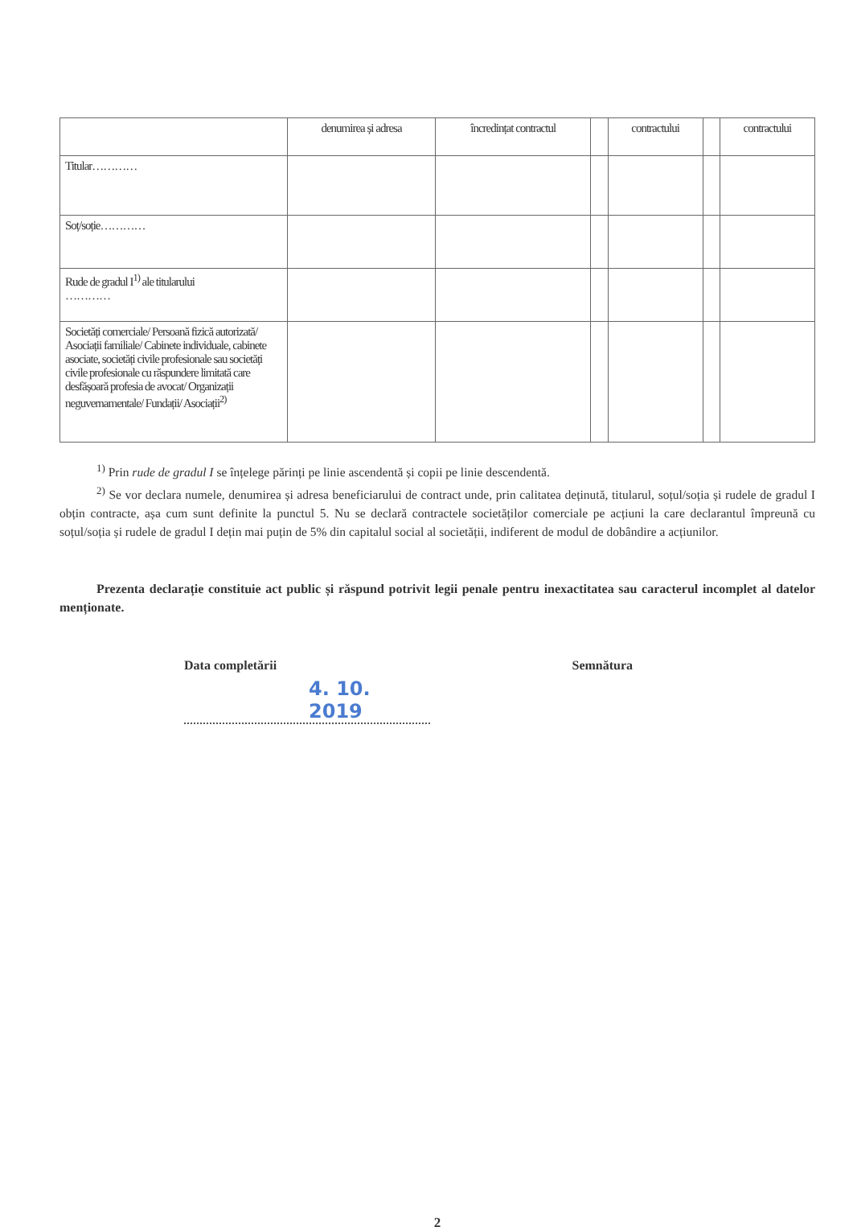| | denumirea și adresa | încredințat contractul | | contractului | | contractului |
| --- | --- | --- | --- | --- | --- | --- |
| Titular………… | | | | | | |
| Soț/soție………… | | | | | | |
| Rude de gradul I<sup>1)</sup> ale titularului ………… | | | | | | |
| Societăți comerciale/ Persoană fizică autorizată/ Asociații familiale/ Cabinete individuale, cabinete asociate, societăți civile profesionale sau societăți civile profesionale cu răspundere limitată care desfășoară profesia de avocat/ Organizații neguvernamentale/ Fundații/ Asociații<sup>2)</sup> | | | | | | |
<sup>1)</sup> Prin rude de gradul I se înțelege părinți pe linie ascendentă și copii pe linie descendentă.
<sup>2)</sup> Se vor declara numele, denumirea și adresa beneficiarului de contract unde, prin calitatea deținută, titularul, soțul/soția și rudele de gradul I obțin contracte, așa cum sunt definite la punctul 5. Nu se declară contractele societăților comerciale pe acțiuni la care declarantul împreună cu soțul/soția și rudele de gradul I dețin mai puțin de 5% din capitalul social al societății, indiferent de modul de dobândire a acțiunilor.
Prezenta declarație constituie act public și răspund potrivit legii penale pentru inexactitatea sau caracterul incomplet al datelor menționate.
Data completării
4. 10. 2019
Semnătura
2